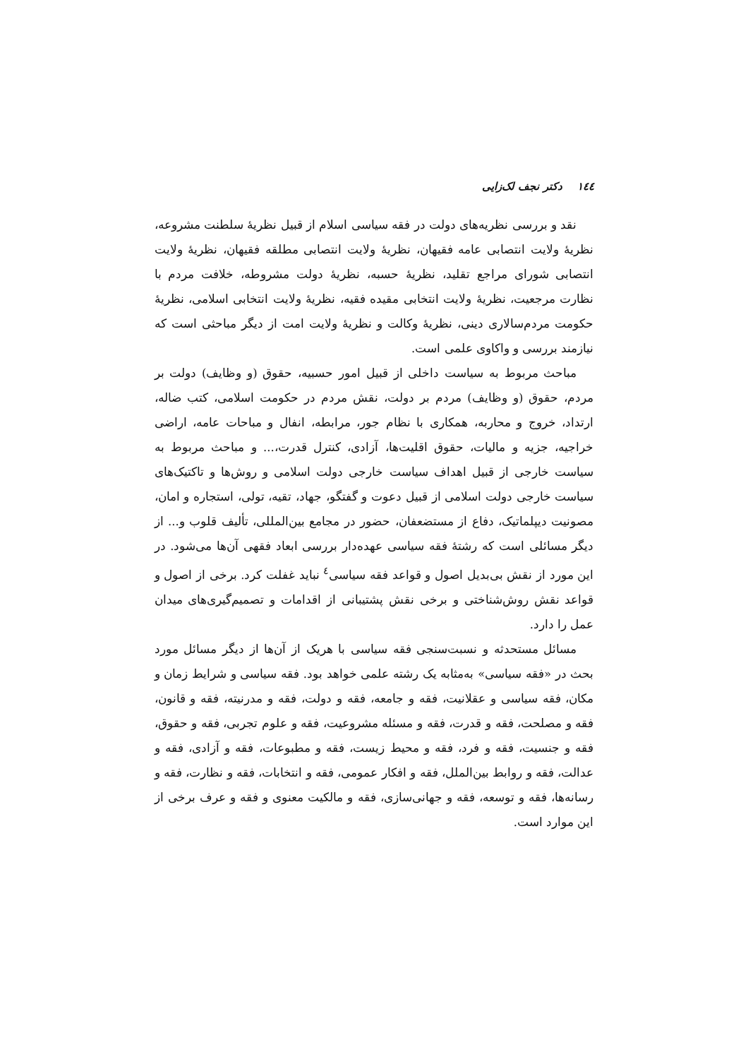١٤٤ دکتر نجف لک‌زایی
نقد و بررسی نظریه‌های دولت در فقه سیاسی اسلام از قبیل نظریهٔ سلطنت مشروعه، نظریهٔ ولایت انتصابی عامه فقیهان، نظریهٔ ولایت انتصابی مطلقه فقیهان، نظریهٔ ولایت انتصابی شورای مراجع تقلید، نظریهٔ حسبه، نظریهٔ دولت مشروطه، خلافت مردم با نظارت مرجعیت، نظریهٔ ولایت انتخابی مقیده فقیه، نظریهٔ ولایت انتخابی اسلامی، نظریهٔ حکومت مردم‌سالاری دینی، نظریهٔ وکالت و نظریهٔ ولایت امت از دیگر مباحثی است که نیازمند بررسی و واکاوی علمی است.
مباحث مربوط به سیاست داخلی از قبیل امور حسبیه، حقوق (و وظایف) دولت بر مردم، حقوق (و وظایف) مردم بر دولت، نقش مردم در حکومت اسلامی، کتب ضاله، ارتداد، خروج و محاربه، همکاری با نظام جور، مرابطه، انفال و مباحات عامه، اراضی خراجیه، جزیه و مالیات، حقوق اقلیت‌ها، آزادی، کنترل قدرت،... و مباحث مربوط به سیاست خارجی از قبیل اهداف سیاست خارجی دولت اسلامی و روش‌ها و تاکتیک‌های سیاست خارجی دولت اسلامی از قبیل دعوت و گفتگو، جهاد، تقیه، تولی، استجاره و امان، مصونیت دیپلماتیک، دفاع از مستضعفان، حضور در مجامع بین‌المللی، تألیف قلوب و... از دیگر مسائلی است که رشتهٔ فقه سیاسی عهده‌دار بررسی ابعاد فقهی آن‌ها می‌شود. در این مورد از نقش بی‌بدیل اصول و قواعد فقه سیاسی<sup>٤</sup> نباید غفلت کرد. برخی از اصول و قواعد نقش روش‌شناختی و برخی نقش پشتیبانی از اقدامات و تصمیم‌گیری‌های میدان عمل را دارد.
مسائل مستحدثه و نسبت‌سنجی فقه سیاسی با هریک از آن‌ها از دیگر مسائل مورد بحث در «فقه سیاسی» به‌مثابه یک رشته علمی خواهد بود. فقه سیاسی و شرایط زمان و مکان، فقه سیاسی و عقلانیت، فقه و جامعه، فقه و دولت، فقه و مدرنیته، فقه و قانون، فقه و مصلحت، فقه و قدرت، فقه و مسئله مشروعیت، فقه و علوم تجربی، فقه و حقوق، فقه و جنسیت، فقه و فرد، فقه و محیط زیست، فقه و مطبوعات، فقه و آزادی، فقه و عدالت، فقه و روابط بین‌الملل، فقه و افکار عمومی، فقه و انتخابات، فقه و نظارت، فقه و رسانه‌ها، فقه و توسعه، فقه و جهانی‌سازی، فقه و مالکیت معنوی و فقه و عرف برخی از این موارد است.